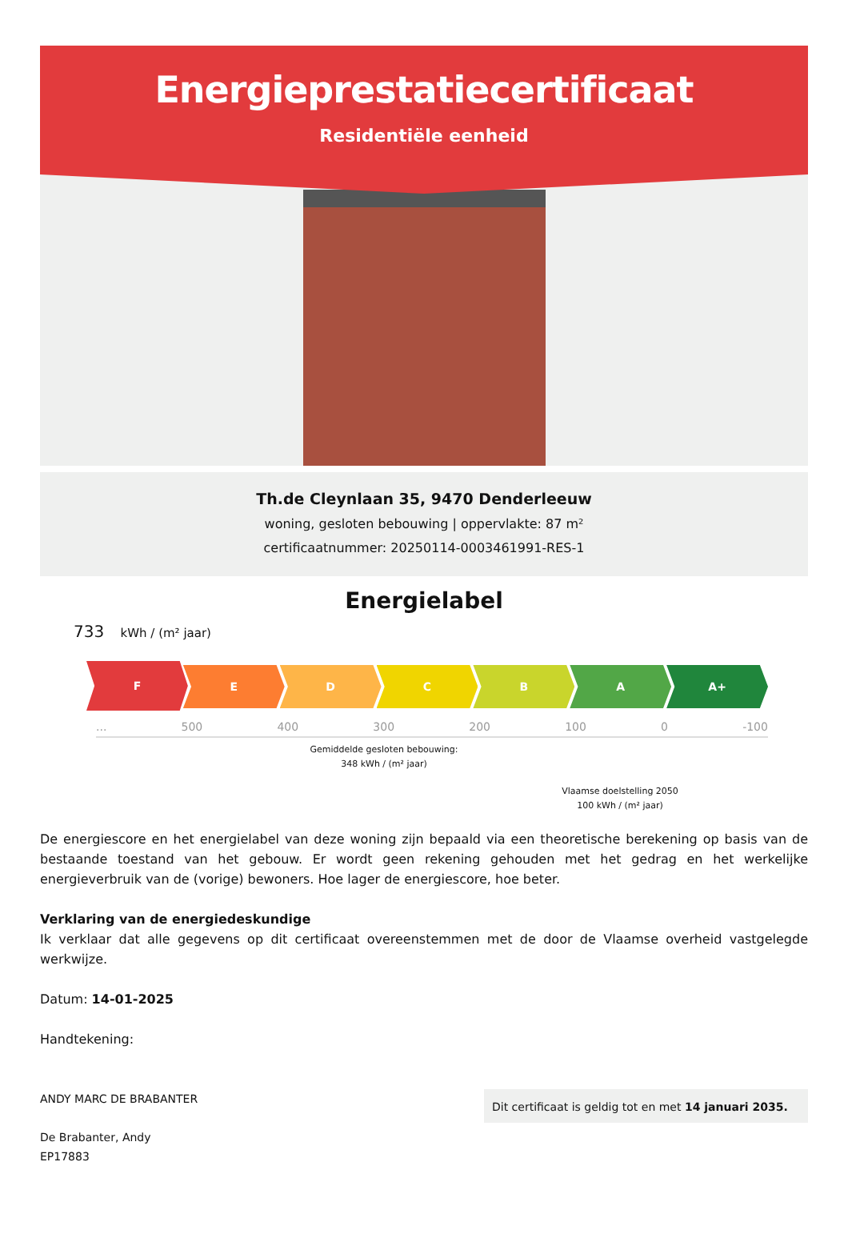Energieprestatiecertificaat
Residentiële eenheid
Th.de Cleynlaan 35, 9470 Denderleeuw
woning, gesloten bebouwing | oppervlakte: 87 m²
certificaatnummer: 20250114-0003461991-RES-1
Energielabel
733 kWh / (m² jaar)
F
E D C B A A+
... 500 400 300 200 100 0 -100
Gemiddelde gesloten bebouwing:
348 kWh / (m² jaar)
Vlaamse doelstelling 2050
100 kWh / (m² jaar)
De energiescore en het energielabel van deze woning zijn bepaald via een theoretische berekening op basis van de bestaande toestand van het gebouw. Er wordt geen rekening gehouden met het gedrag en het werkelijke energieverbruik van de (vorige) bewoners. Hoe lager de energiescore, hoe beter.
Verklaring van de energiedeskundige
Ik verklaar dat alle gegevens op dit certificaat overeenstemmen met de door de Vlaamse overheid vastgelegde werkwijze.
Datum: 14-01-2025
Handtekening:
ANDY MARC DE BRABANTER
De Brabanter, Andy
EP17883
Dit certificaat is geldig tot en met 14 januari 2035.